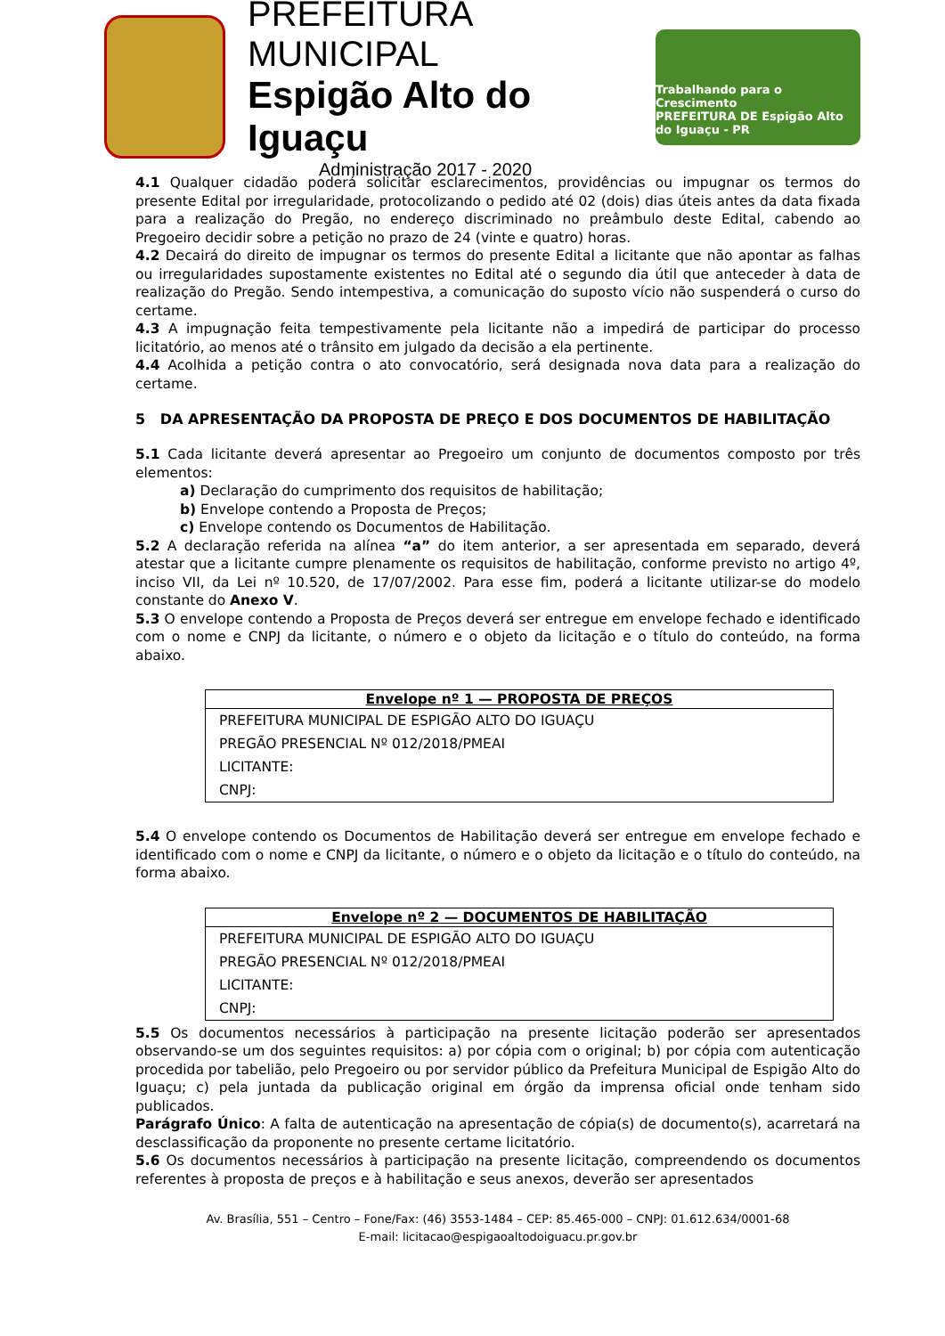PREFEITURA MUNICIPAL
Espigão Alto do Iguaçu
Administração 2017 - 2020
Trabalhando para o Crescimento
PREFEITURA DE Espigão Alto do Iguaçu - PR
4.1 Qualquer cidadão poderá solicitar esclarecimentos, providências ou impugnar os termos do presente Edital por irregularidade, protocolizando o pedido até 02 (dois) dias úteis antes da data fixada para a realização do Pregão, no endereço discriminado no preâmbulo deste Edital, cabendo ao Pregoeiro decidir sobre a petição no prazo de 24 (vinte e quatro) horas.
4.2 Decairá do direito de impugnar os termos do presente Edital a licitante que não apontar as falhas ou irregularidades supostamente existentes no Edital até o segundo dia útil que anteceder à data de realização do Pregão. Sendo intempestiva, a comunicação do suposto vício não suspenderá o curso do certame.
4.3 A impugnação feita tempestivamente pela licitante não a impedirá de participar do processo licitatório, ao menos até o trânsito em julgado da decisão a ela pertinente.
4.4 Acolhida a petição contra o ato convocatório, será designada nova data para a realização do certame.
5 DA APRESENTAÇÃO DA PROPOSTA DE PREÇO E DOS DOCUMENTOS DE HABILITAÇÃO
5.1 Cada licitante deverá apresentar ao Pregoeiro um conjunto de documentos composto por três elementos:
a) Declaração do cumprimento dos requisitos de habilitação;
b) Envelope contendo a Proposta de Preços;
c) Envelope contendo os Documentos de Habilitação.
5.2 A declaração referida na alínea “a” do item anterior, a ser apresentada em separado, deverá atestar que a licitante cumpre plenamente os requisitos de habilitação, conforme previsto no artigo 4º, inciso VII, da Lei nº 10.520, de 17/07/2002. Para esse fim, poderá a licitante utilizar-se do modelo constante do Anexo V.
5.3 O envelope contendo a Proposta de Preços deverá ser entregue em envelope fechado e identificado com o nome e CNPJ da licitante, o número e o objeto da licitação e o título do conteúdo, na forma abaixo.
| Envelope nº 1 — PROPOSTA DE PREÇOS |
| --- |
| PREFEITURA MUNICIPAL DE ESPIGÃO ALTO DO IGUAÇU |
| PREGÃO PRESENCIAL Nº 012/2018/PMEAI |
| LICITANTE: |
| CNPJ: |
5.4 O envelope contendo os Documentos de Habilitação deverá ser entregue em envelope fechado e identificado com o nome e CNPJ da licitante, o número e o objeto da licitação e o título do conteúdo, na forma abaixo.
| Envelope nº 2 — DOCUMENTOS DE HABILITAÇÃO |
| --- |
| PREFEITURA MUNICIPAL DE ESPIGÃO ALTO DO IGUAÇU |
| PREGÃO PRESENCIAL Nº 012/2018/PMEAI |
| LICITANTE: |
| CNPJ: |
5.5 Os documentos necessários à participação na presente licitação poderão ser apresentados observando-se um dos seguintes requisitos: a) por cópia com o original; b) por cópia com autenticação procedida por tabelião, pelo Pregoeiro ou por servidor público da Prefeitura Municipal de Espigão Alto do Iguaçu; c) pela juntada da publicação original em órgão da imprensa oficial onde tenham sido publicados.
Parágrafo Único: A falta de autenticação na apresentação de cópia(s) de documento(s), acarretará na desclassificação da proponente no presente certame licitatório.
5.6 Os documentos necessários à participação na presente licitação, compreendendo os documentos referentes à proposta de preços e à habilitação e seus anexos, deverão ser apresentados
Av. Brasília, 551 – Centro – Fone/Fax: (46) 3553-1484 – CEP: 85.465-000 – CNPJ: 01.612.634/0001-68
E-mail: licitacao@espigaoaltodoiguacu.pr.gov.br